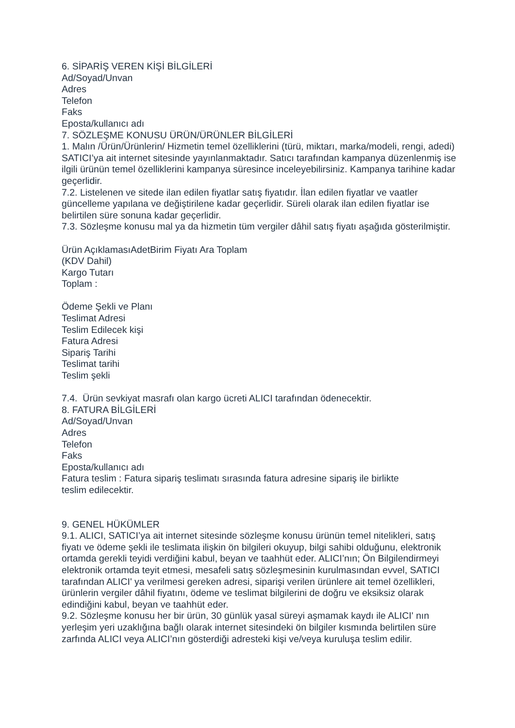6. SİPARİŞ VEREN KİŞİ BİLGİLERİ
Ad/Soyad/Unvan
Adres
Telefon
Faks
Eposta/kullanıcı adı
7. SÖZLEŞME KONUSU ÜRÜN/ÜRÜNLER BİLGİLERİ
1. Malın /Ürün/Ürünlerin/ Hizmetin temel özelliklerini (türü, miktarı, marka/modeli, rengi, adedi) SATICI’ya ait internet sitesinde yayınlanmaktadır. Satıcı tarafından kampanya düzenlenmiş ise ilgili ürünün temel özelliklerini kampanya süresince inceleyebilirsiniz. Kampanya tarihine kadar geçerlidir.
7.2. Listelenen ve sitede ilan edilen fiyatlar satış fiyatıdır. İlan edilen fiyatlar ve vaatler güncelleme yapılana ve değiştirilene kadar geçerlidir. Süreli olarak ilan edilen fiyatlar ise belirtilen süre sonuna kadar geçerlidir.
7.3. Sözleşme konusu mal ya da hizmetin tüm vergiler dâhil satış fiyatı aşağıda gösterilmiştir.
Ürün AçıklamasıAdetBirim Fiyatı Ara Toplam
(KDV Dahil)
Kargo Tutarı
Toplam :
Ödeme Şekli ve Planı
Teslimat Adresi
Teslim Edilecek kişi
Fatura Adresi
Sipariş Tarihi
Teslimat tarihi
Teslim şekli
7.4. Ürün sevkiyat masrafı olan kargo ücreti ALICI tarafından ödenecektir.
8. FATURA BİLGİLERİ
Ad/Soyad/Unvan
Adres
Telefon
Faks
Eposta/kullanıcı adı
Fatura teslim : Fatura sipariş teslimatı sırasında fatura adresine sipariş ile birlikte
teslim edilecektir.
9. GENEL HÜKÜMLER
9.1. ALICI, SATICI’ya ait internet sitesinde sözleşme konusu ürünün temel nitelikleri, satış fiyatı ve ödeme şekli ile teslimata ilişkin ön bilgileri okuyup, bilgi sahibi olduğunu, elektronik ortamda gerekli teyidi verdiğini kabul, beyan ve taahhüt eder. ALICI’nın; Ön Bilgilendirmeyi elektronik ortamda teyit etmesi, mesafeli satış sözleşmesinin kurulmasından evvel, SATICI tarafından ALICI' ya verilmesi gereken adresi, siparişi verilen ürünlere ait temel özellikleri, ürünlerin vergiler dâhil fiyatını, ödeme ve teslimat bilgilerini de doğru ve eksiksiz olarak edindiğini kabul, beyan ve taahhüt eder.
9.2. Sözleşme konusu her bir ürün, 30 günlük yasal süreyi aşmamak kaydı ile ALICI' nın yerleşim yeri uzaklığına bağlı olarak internet sitesindeki ön bilgiler kısmında belirtilen süre zarfında ALICI veya ALICI’nın gösterdiği adresteki kişi ve/veya kuruluşa teslim edilir.